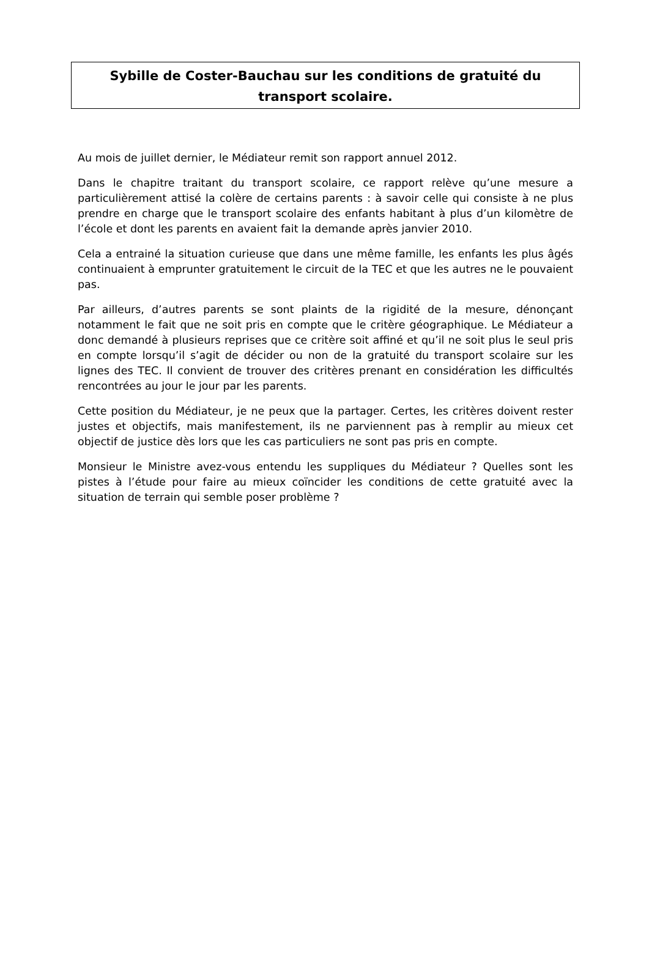Sybille de Coster-Bauchau sur les conditions de gratuité du
transport scolaire.
Au mois de juillet dernier, le Médiateur remit son rapport annuel 2012.
Dans le chapitre traitant du transport scolaire, ce rapport relève qu’une mesure a particulièrement attisé la colère de certains parents : à savoir celle qui consiste à ne plus prendre en charge que le transport scolaire des enfants habitant à plus d’un kilomètre de l’école et dont les parents en avaient fait la demande après janvier 2010.
Cela a entrainé la situation curieuse que dans une même famille, les enfants les plus âgés continuaient à emprunter gratuitement le circuit de la TEC et que les autres ne le pouvaient pas.
Par ailleurs, d’autres parents se sont plaints de la rigidité de la mesure, dénonçant notamment le fait que ne soit pris en compte que le critère géographique. Le Médiateur a donc demandé à plusieurs reprises que ce critère soit affiné et qu’il ne soit plus le seul pris en compte lorsqu’il s’agit de décider ou non de la gratuité du transport scolaire sur les lignes des TEC. Il convient de trouver des critères prenant en considération les difficultés rencontrées au jour le jour par les parents.
Cette position du Médiateur, je ne peux que la partager. Certes, les critères doivent rester justes et objectifs, mais manifestement, ils ne parviennent pas à remplir au mieux cet objectif de justice dès lors que les cas particuliers ne sont pas pris en compte.
Monsieur le Ministre avez-vous entendu les suppliques du Médiateur ? Quelles sont les pistes à l’étude pour faire au mieux coïncider les conditions de cette gratuité avec la situation de terrain qui semble poser problème ?